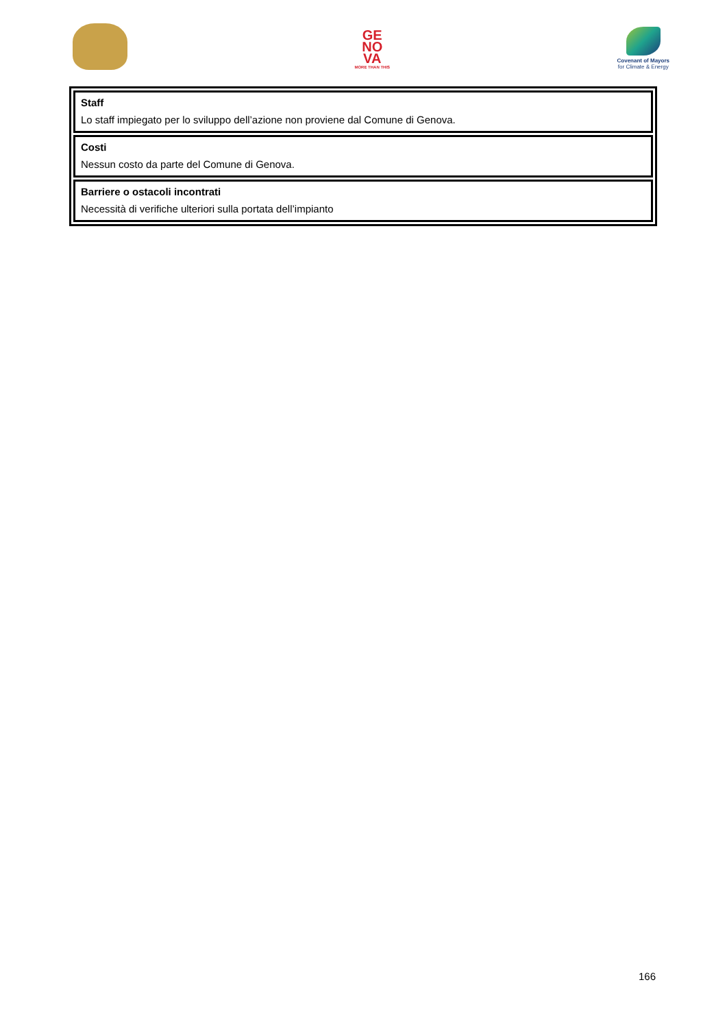GE
NO
VA
MORE THAN THIS
Covenant of Mayors
for Climate & Energy
Staff
Lo staff impiegato per lo sviluppo dell’azione non proviene dal Comune di Genova.
Costi
Nessun costo da parte del Comune di Genova.
Barriere o ostacoli incontrati
Necessità di verifiche ulteriori sulla portata dell’impianto
166